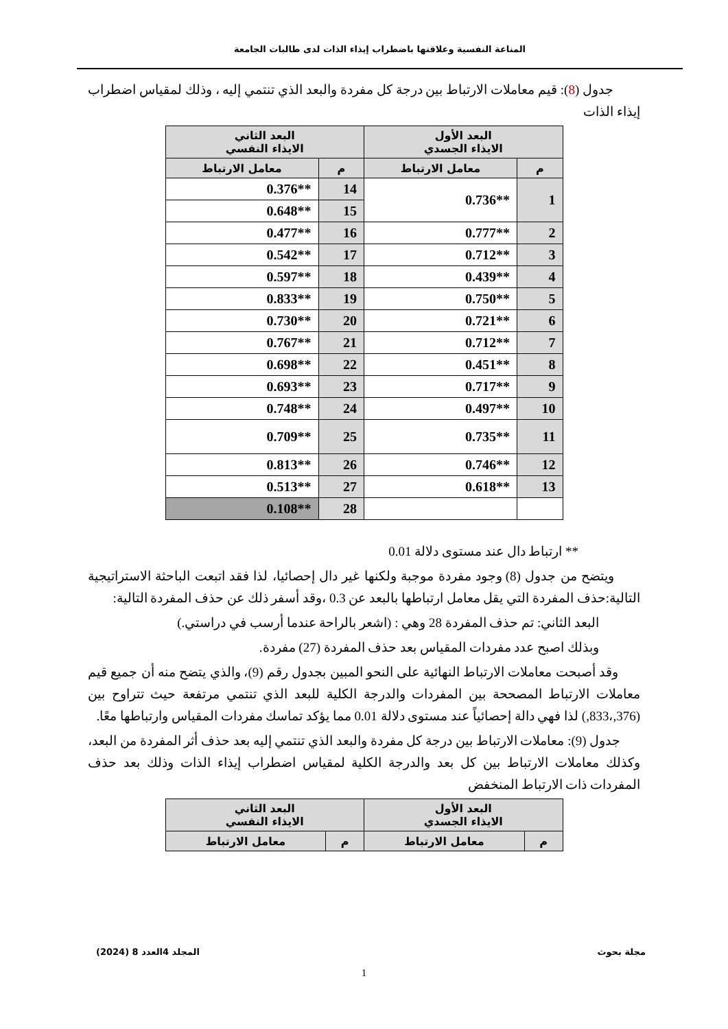المناعة النفسية وعلاقتها باضطراب إيذاء الذات لدى طالبات الجامعة
جدول (8): قيم معاملات الارتباط بين درجة كل مفردة والبعد الذي تنتمي إليه ، وذلك لمقياس اضطراب إيذاء الذات
| البعد الأول الايذاء الجسدي | | البعد الثاني الايذاء النفسي | |
| --- | --- | --- | --- |
| م | معامل الارتباط | م | معامل الارتباط |
| 1 | **0.736 | 14 | **0.376 |
| | | 15 | **0.648 |
| 2 | **0.777 | 16 | **0.477 |
| 3 | **0.712 | 17 | **0.542 |
| 4 | **0.439 | 18 | **0.597 |
| 5 | **0.750 | 19 | **0.833 |
| 6 | **0.721 | 20 | **0.730 |
| 7 | **0.712 | 21 | **0.767 |
| 8 | **0.451 | 22 | **0.698 |
| 9 | **0.717 | 23 | **0.693 |
| 10 | **0.497 | 24 | **0.748 |
| 11 | **0.735 | 25 | **0.709 |
| 12 | **0.746 | 26 | **0.813 |
| 13 | **0.618 | 27 | **0.513 |
| | | 28 | **0.108 |
** ارتباط دال عند مستوى دلالة 0.01
ويتضح من جدول (8) وجود مفردة موجبة ولكنها غير دال إحصائيا، لذا فقد اتبعت الباحثة الاستراتيجية التالية:حذف المفردة التي يقل معامل ارتباطها بالبعد عن 0.3 ،وقد أسفر ذلك عن حذف المفردة التالية:
البعد الثاني: تم حذف المفردة 28 وهي : (اشعر بالراحة عندما أرسب في دراستي.)
وبذلك اصبح عدد مفردات المقياس بعد حذف المفردة (27) مفردة.
وقد أصبحت معاملات الارتباط النهائية على النحو المبين بجدول رقم (9)، والذي يتضح منه أن جميع قيم معاملات الارتباط المصححة بين المفردات والدرجة الكلية للبعد الذي تنتمي مرتفعة حيث تتراوح بين (376,،833,) لذا فهي دالة إحصائياً عند مستوى دلالة 0.01 مما يؤكد تماسك مفردات المقياس وارتباطها معًا.
جدول (9): معاملات الارتباط بين درجة كل مفردة والبعد الذي تنتمي إليه بعد حذف أثر المفردة من البعد، وكذلك معاملات الارتباط بين كل بعد والدرجة الكلية لمقياس اضطراب إيذاء الذات وذلك بعد حذف المفردات ذات الارتباط المنخفض
| البعد الأول الايذاء الجسدي | | البعد الثاني الايذاء النفسي | |
| --- | --- | --- | --- |
| م | معامل الارتباط | م | معامل الارتباط |
مجلة بحوث المجلد 4العدد 8 (2024)
1